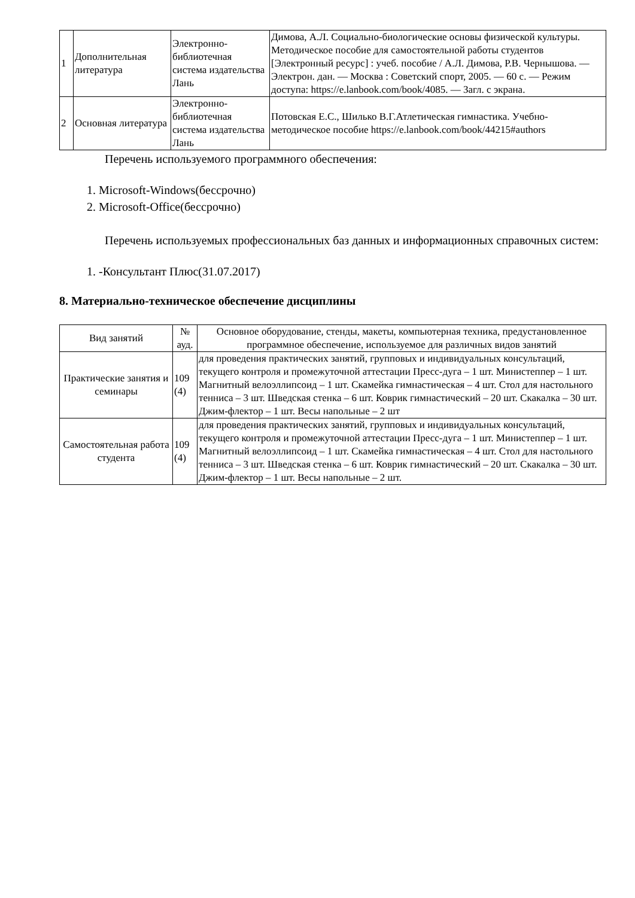| 1 | Дополнительная литература | Электронно-библиотечная система издательства Лань | Димова, А.Л. Социально-биологические основы физической культуры. Методическое пособие для самостоятельной работы студентов [Электронный ресурс] : учеб. пособие / А.Л. Димова, Р.В. Чернышова. — Электрон. дан. — Москва : Советский спорт, 2005. — 60 с. — Режим доступа: https://e.lanbook.com/book/4085. — Загл. с экрана. |
| 2 | Основная литература | Электронно-библиотечная система издательства Лань | Потовская Е.С., Шилько В.Г.Атлетическая гимнастика. Учебно-методическое пособие https://e.lanbook.com/book/44215#authors |
Перечень используемого программного обеспечения:
1. Microsoft-Windows(бессрочно)
2. Microsoft-Office(бессрочно)
Перечень используемых профессиональных баз данных и информационных справочных систем:
1. -Консультант Плюс(31.07.2017)
8. Материально-техническое обеспечение дисциплины
| Вид занятий | № ауд. | Основное оборудование, стенды, макеты, компьютерная техника, предустановленное программное обеспечение, используемое для различных видов занятий |
| Практические занятия и семинары | 109 (4) | для проведения практических занятий, групповых и индивидуальных консультаций, текущего контроля и промежуточной аттестации Пресс-дуга – 1 шт. Министеппер – 1 шт. Магнитный велоэллипсоид – 1 шт. Скамейка гимнастическая – 4 шт. Стол для настольного тенниса – 3 шт. Шведская стенка – 6 шт. Коврик гимнастический – 20 шт. Скакалка – 30 шт. Джим-флектор – 1 шт. Весы напольные – 2 шт |
| Самостоятельная работа студента | 109 (4) | для проведения практических занятий, групповых и индивидуальных консультаций, текущего контроля и промежуточной аттестации Пресс-дуга – 1 шт. Министеппер – 1 шт. Магнитный велоэллипсоид – 1 шт. Скамейка гимнастическая – 4 шт. Стол для настольного тенниса – 3 шт. Шведская стенка – 6 шт. Коврик гимнастический – 20 шт. Скакалка – 30 шт. Джим-флектор – 1 шт. Весы напольные – 2 шт. |